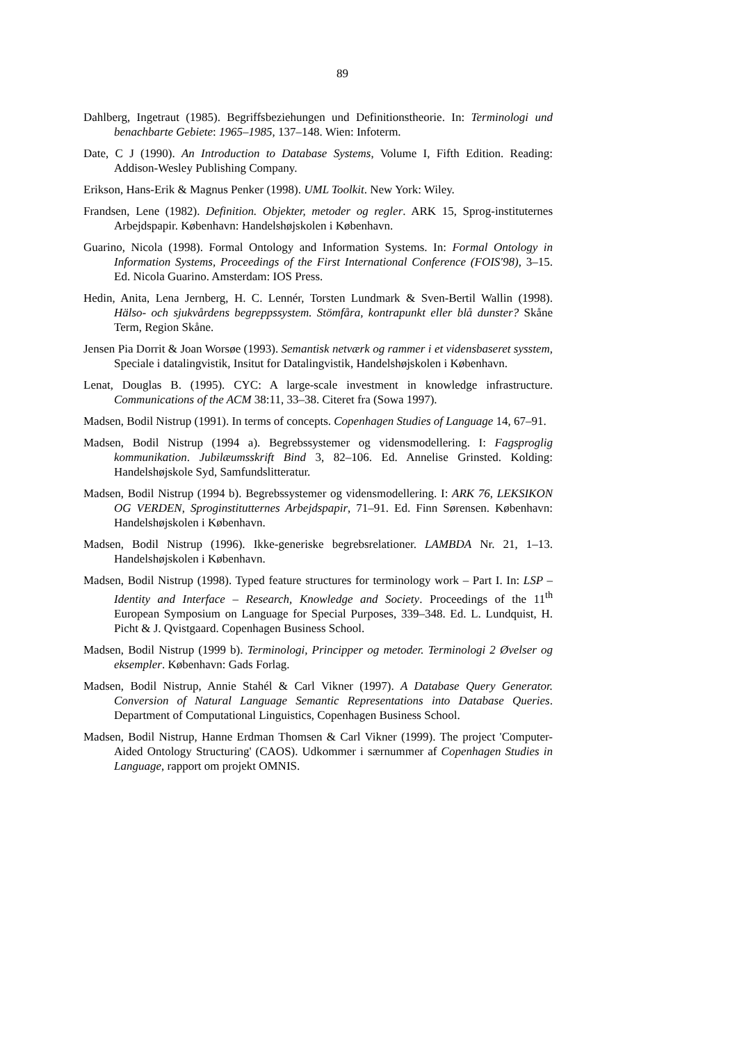89
Dahlberg, Ingetraut (1985). Begriffsbeziehungen und Definitionstheorie. In: Terminologi und benachbarte Gebiete: 1965–1985, 137–148. Wien: Infoterm.
Date, C J (1990). An Introduction to Database Systems, Volume I, Fifth Edition. Reading: Addison-Wesley Publishing Company.
Erikson, Hans-Erik & Magnus Penker (1998). UML Toolkit. New York: Wiley.
Frandsen, Lene (1982). Definition. Objekter, metoder og regler. ARK 15, Sprog-instituternes Arbejdspapir. København: Handelshøjskolen i København.
Guarino, Nicola (1998). Formal Ontology and Information Systems. In: Formal Ontology in Information Systems, Proceedings of the First International Conference (FOIS'98), 3–15. Ed. Nicola Guarino. Amsterdam: IOS Press.
Hedin, Anita, Lena Jernberg, H. C. Lennér, Torsten Lundmark & Sven-Bertil Wallin (1998). Hälso- och sjukvårdens begreppssystem. Stömfåra, kontrapunkt eller blå dunster? Skåne Term, Region Skåne.
Jensen Pia Dorrit & Joan Worsøe (1993). Semantisk netværk og rammer i et vidensbaseret sysstem, Speciale i datalingvistik, Insitut for Datalingvistik, Handelshøjskolen i København.
Lenat, Douglas B. (1995). CYC: A large-scale investment in knowledge infrastructure. Communications of the ACM 38:11, 33–38. Citeret fra (Sowa 1997).
Madsen, Bodil Nistrup (1991). In terms of concepts. Copenhagen Studies of Language 14, 67–91.
Madsen, Bodil Nistrup (1994 a). Begrebssystemer og vidensmodellering. I: Fagsproglig kommunikation. Jubilæumsskrift Bind 3, 82–106. Ed. Annelise Grinsted. Kolding: Handelshøjskole Syd, Samfundslitteratur.
Madsen, Bodil Nistrup (1994 b). Begrebssystemer og vidensmodellering. I: ARK 76, LEKSIKON OG VERDEN, Sproginstitutternes Arbejdspapir, 71–91. Ed. Finn Sørensen. København: Handelshøjskolen i København.
Madsen, Bodil Nistrup (1996). Ikke-generiske begrebsrelationer. LAMBDA Nr. 21, 1–13. Handelshøjskolen i København.
Madsen, Bodil Nistrup (1998). Typed feature structures for terminology work – Part I. In: LSP – Identity and Interface – Research, Knowledge and Society. Proceedings of the 11<sup>th</sup> European Symposium on Language for Special Purposes, 339–348. Ed. L. Lundquist, H. Picht & J. Qvistgaard. Copenhagen Business School.
Madsen, Bodil Nistrup (1999 b). Terminologi, Principper og metoder. Terminologi 2 Øvelser og eksempler. København: Gads Forlag.
Madsen, Bodil Nistrup, Annie Stahél & Carl Vikner (1997). A Database Query Generator. Conversion of Natural Language Semantic Representations into Database Queries. Department of Computational Linguistics, Copenhagen Business School.
Madsen, Bodil Nistrup, Hanne Erdman Thomsen & Carl Vikner (1999). The project 'Computer-Aided Ontology Structuring' (CAOS). Udkommer i særnummer af Copenhagen Studies in Language, rapport om projekt OMNIS.